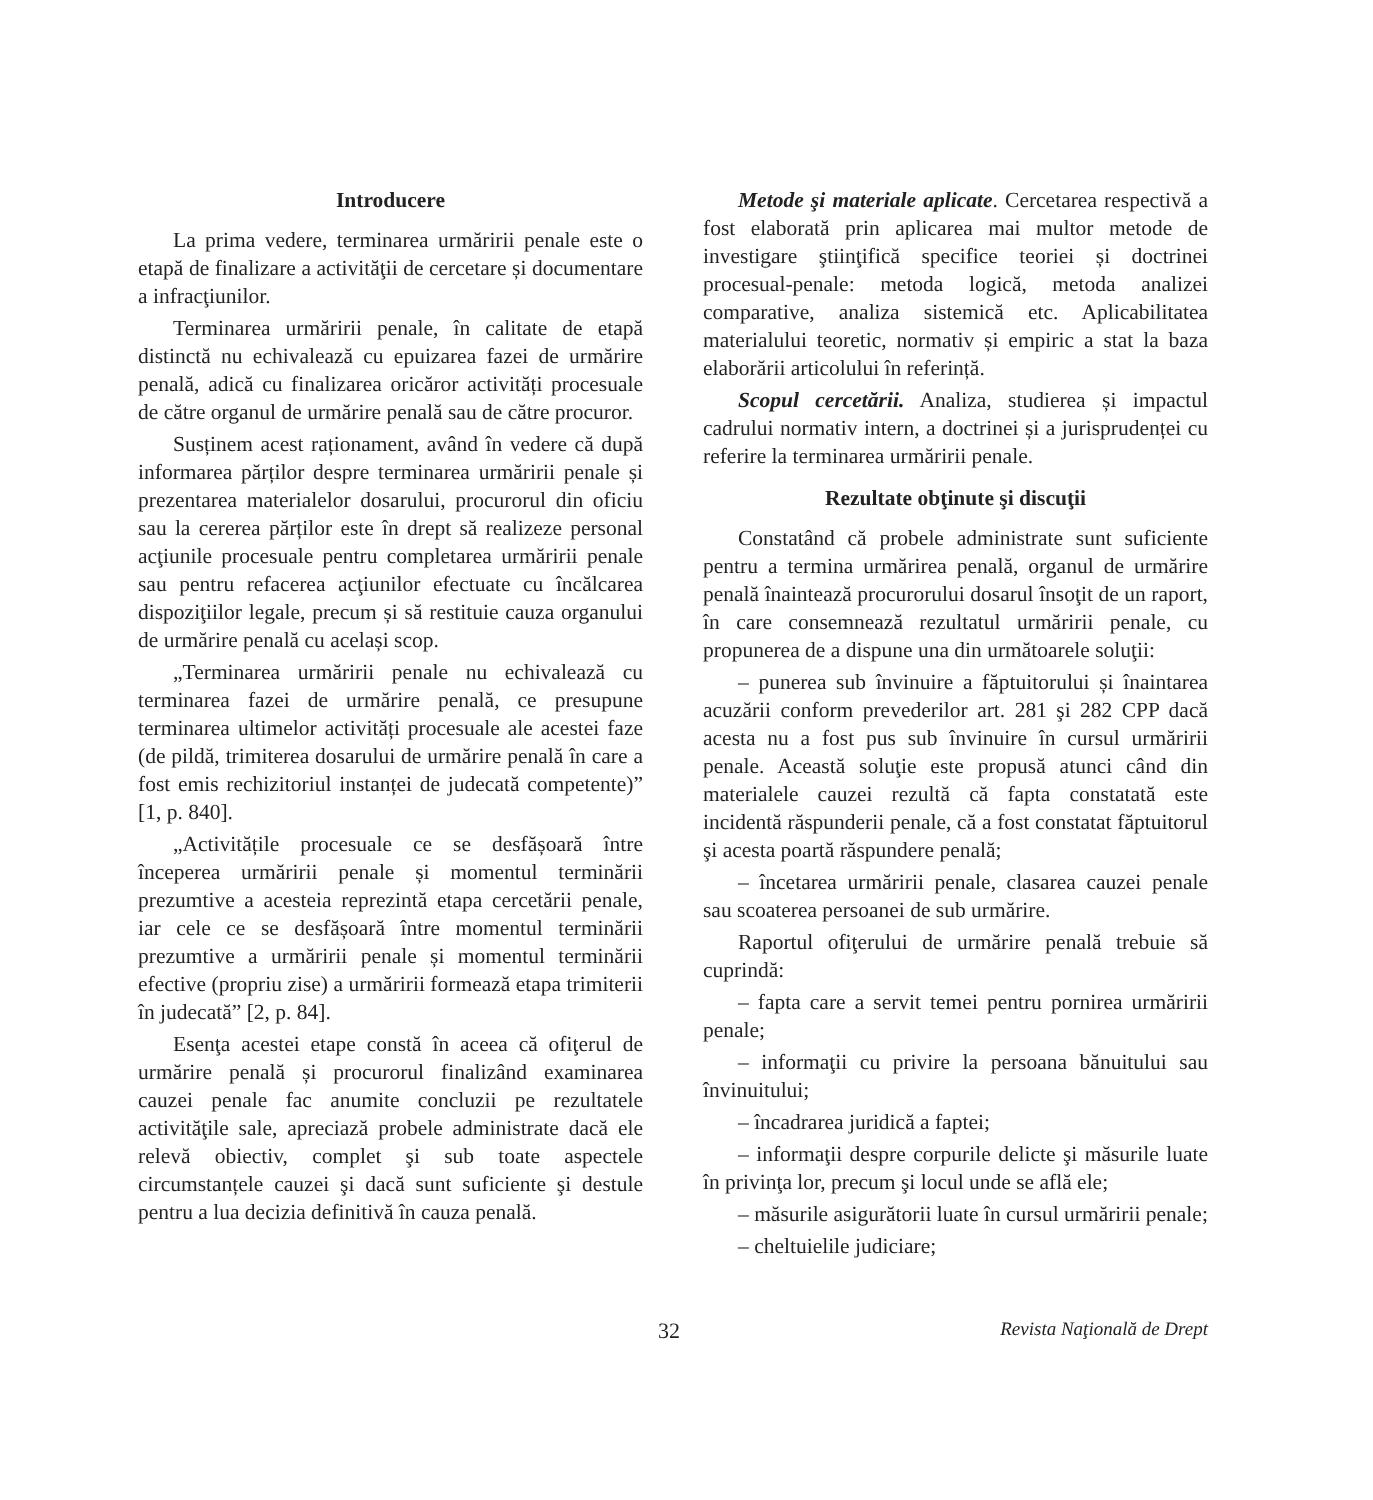Introducere
La prima vedere, terminarea urmăririi penale este o etapă de finalizare a activităţii de cercetare și documentare a infracţiunilor.
Terminarea urmăririi penale, în calitate de etapă distinctă nu echivalează cu epuizarea fazei de urmărire penală, adică cu finalizarea oricăror activități procesuale de către organul de urmărire penală sau de către procuror.
Susținem acest raționament, având în vedere că după informarea părților despre terminarea urmăririi penale și prezentarea materialelor dosarului, procurorul din oficiu sau la cererea părților este în drept să realizeze personal acţiunile procesuale pentru completarea urmăririi penale sau pentru refacerea acţiunilor efectuate cu încălcarea dispoziţiilor legale, precum și să restituie cauza organului de urmărire penală cu același scop.
„Terminarea urmăririi penale nu echivalează cu terminarea fazei de urmărire penală, ce presupune terminarea ultimelor activități procesuale ale acestei faze (de pildă, trimiterea dosarului de urmărire penală în care a fost emis rechizitoriul instanței de judecată competente)” [1, p. 840].
„Activitățile procesuale ce se desfășoară între începerea urmăririi penale și momentul terminării prezumtive a acesteia reprezintă etapa cercetării penale, iar cele ce se desfășoară între momentul terminării prezumtive a urmăririi penale și momentul terminării efective (propriu zise) a urmăririi formează etapa trimiterii în judecată” [2, p. 84].
Esenţa acestei etape constă în aceea că ofiţerul de urmărire penală și procurorul finalizând examinarea cauzei penale fac anumite concluzii pe rezultatele activităţile sale, apreciază probele administrate dacă ele relevă obiectiv, complet şi sub toate aspectele circumstanțele cauzei şi dacă sunt suficiente şi destule pentru a lua decizia definitivă în cauza penală.
Metode şi materiale aplicate. Cercetarea respectivă a fost elaborată prin aplicarea mai multor metode de investigare ştiinţifică specifice teoriei și doctrinei procesual-penale: metoda logică, metoda analizei comparative, analiza sistemică etc. Aplicabilitatea materialului teoretic, normativ și empiric a stat la baza elaborării articolului în referință.
Scopul cercetării. Analiza, studierea și impactul cadrului normativ intern, a doctrinei și a jurisprudenței cu referire la terminarea urmăririi penale.
Rezultate obţinute şi discuţii
Constatând că probele administrate sunt suficiente pentru a termina urmărirea penală, organul de urmărire penală înaintează procurorului dosarul însoţit de un raport, în care consemnează rezultatul urmăririi penale, cu propunerea de a dispune una din următoarele soluţii:
– punerea sub învinuire a făptuitorului și înaintarea acuzării conform prevederilor art. 281 şi 282 CPP dacă acesta nu a fost pus sub învinuire în cursul urmăririi penale. Această soluţie este propusă atunci când din materialele cauzei rezultă că fapta constatată este incidentă răspunderii penale, că a fost constatat făptuitorul şi acesta poartă răspundere penală;
– încetarea urmăririi penale, clasarea cauzei penale sau scoaterea persoanei de sub urmărire.
Raportul ofiţerului de urmărire penală trebuie să cuprindă:
– fapta care a servit temei pentru pornirea urmăririi penale;
– informaţii cu privire la persoana bănuitului sau învinuitului;
– încadrarea juridică a faptei;
– informaţii despre corpurile delicte şi măsurile luate în privinţa lor, precum şi locul unde se află ele;
– măsurile asigurătorii luate în cursul urmăririi penale;
– cheltuielile judiciare;
32 Revista Naţională de Drept